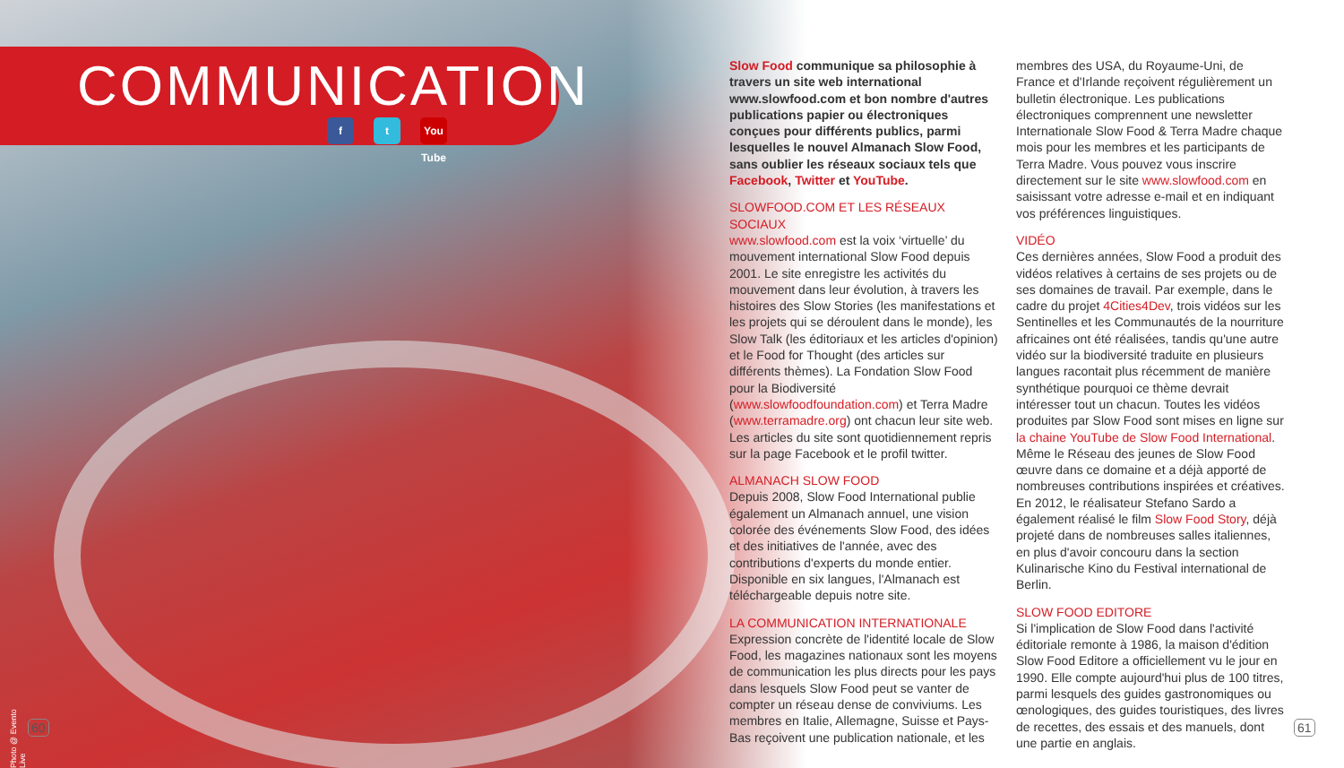COMMUNICATION
ft You Tube
Photo @ Evento Live
60 61
Slow Food communique sa philosophie à travers un site web international www.slowfood.com et bon nombre d'autres publications papier ou électroniques conçues pour différents publics, parmi lesquelles le nouvel Almanach Slow Food, sans oublier les réseaux sociaux tels que Facebook, Twitter et YouTube.
SLOWFOOD.COM ET LES RÉSEAUX SOCIAUX
www.slowfood.com est la voix ‘virtuelle’ du mouvement international Slow Food depuis 2001. Le site enregistre les activités du mouvement dans leur évolution, à travers les histoires des Slow Stories (les manifestations et les projets qui se déroulent dans le monde), les Slow Talk (les éditoriaux et les articles d'opinion) et le Food for Thought (des articles sur différents thèmes). La Fondation Slow Food pour la Biodiversité (www.slowfoodfoundation.com) et Terra Madre (www.terramadre.org) ont chacun leur site web. Les articles du site sont quotidiennement repris sur la page Facebook et le profil twitter.
ALMANACH SLOW FOOD
Depuis 2008, Slow Food International publie également un Almanach annuel, une vision colorée des événements Slow Food, des idées et des initiatives de l'année, avec des contributions d'experts du monde entier. Disponible en six langues, l'Almanach est téléchargeable depuis notre site.
LA COMMUNICATION INTERNATIONALE
Expression concrète de l'identité locale de Slow Food, les magazines nationaux sont les moyens de communication les plus directs pour les pays dans lesquels Slow Food peut se vanter de compter un réseau dense de conviviums. Les membres en Italie, Allemagne, Suisse et Pays-Bas reçoivent une publication nationale, et les
membres des USA, du Royaume-Uni, de France et d'Irlande reçoivent régulièrement un bulletin électronique. Les publications électroniques comprennent une newsletter Internationale Slow Food & Terra Madre chaque mois pour les membres et les participants de Terra Madre. Vous pouvez vous inscrire directement sur le site www.slowfood.com en saisissant votre adresse e-mail et en indiquant vos préférences linguistiques.
VIDÉO
Ces dernières années, Slow Food a produit des vidéos relatives à certains de ses projets ou de ses domaines de travail. Par exemple, dans le cadre du projet 4Cities4Dev, trois vidéos sur les Sentinelles et les Communautés de la nourriture africaines ont été réalisées, tandis qu'une autre vidéo sur la biodiversité traduite en plusieurs langues racontait plus récemment de manière synthétique pourquoi ce thème devrait intéresser tout un chacun. Toutes les vidéos produites par Slow Food sont mises en ligne sur la chaine YouTube de Slow Food International. Même le Réseau des jeunes de Slow Food œuvre dans ce domaine et a déjà apporté de nombreuses contributions inspirées et créatives. En 2012, le réalisateur Stefano Sardo a également réalisé le film Slow Food Story, déjà projeté dans de nombreuses salles italiennes, en plus d'avoir concouru dans la section Kulinarische Kino du Festival international de Berlin.
SLOW FOOD EDITORE
Si l'implication de Slow Food dans l'activité éditoriale remonte à 1986, la maison d'édition Slow Food Editore a officiellement vu le jour en 1990. Elle compte aujourd'hui plus de 100 titres, parmi lesquels des guides gastronomiques ou œnologiques, des guides touristiques, des livres de recettes, des essais et des manuels, dont une partie en anglais.